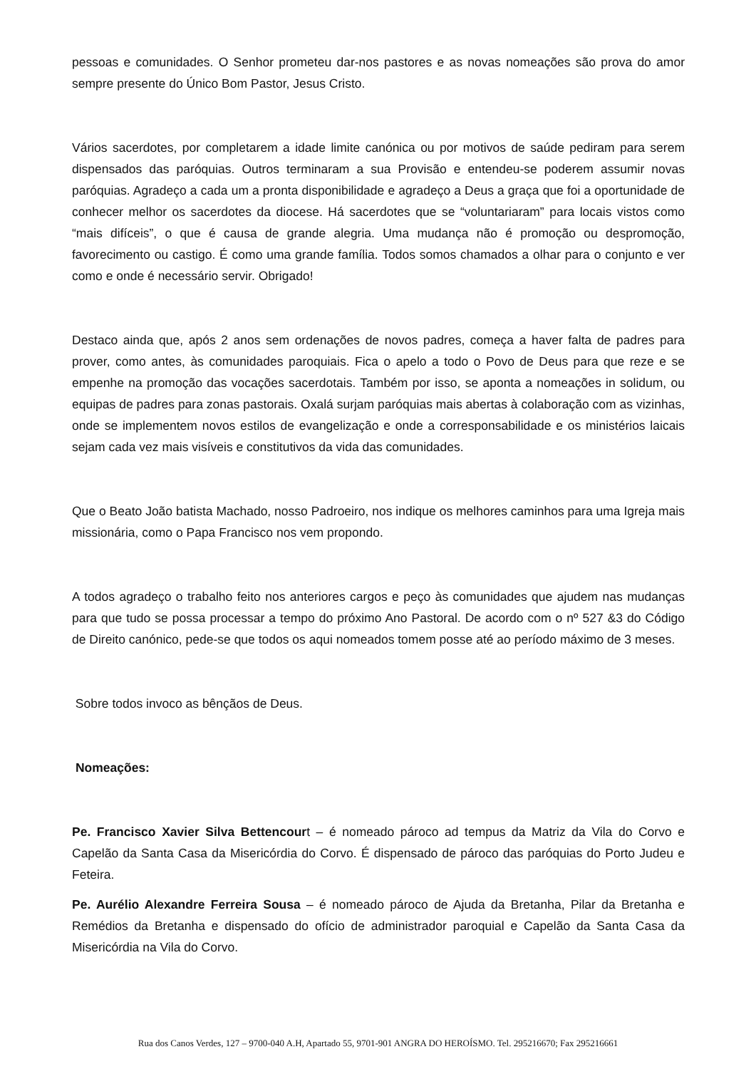pessoas e comunidades. O Senhor prometeu dar-nos pastores e as novas nomeações são prova do amor sempre presente do Único Bom Pastor, Jesus Cristo.
Vários sacerdotes, por completarem a idade limite canónica ou por motivos de saúde pediram para serem dispensados das paróquias. Outros terminaram a sua Provisão e entendeu-se poderem assumir novas paróquias. Agradeço a cada um a pronta disponibilidade e agradeço a Deus a graça que foi a oportunidade de conhecer melhor os sacerdotes da diocese. Há sacerdotes que se “voluntariaram” para locais vistos como “mais difíceis”, o que é causa de grande alegria. Uma mudança não é promoção ou despromoção, favorecimento ou castigo. É como uma grande família. Todos somos chamados a olhar para o conjunto e ver como e onde é necessário servir. Obrigado!
Destaco ainda que, após 2 anos sem ordenações de novos padres, começa a haver falta de padres para prover, como antes, às comunidades paroquiais. Fica o apelo a todo o Povo de Deus para que reze e se empenhe na promoção das vocações sacerdotais. Também por isso, se aponta a nomeações in solidum, ou equipas de padres para zonas pastorais. Oxalá surjam paróquias mais abertas à colaboração com as vizinhas, onde se implementem novos estilos de evangelização e onde a corresponsabilidade e os ministérios laicais sejam cada vez mais visíveis e constitutivos da vida das comunidades.
Que o Beato João batista Machado, nosso Padroeiro, nos indique os melhores caminhos para uma Igreja mais missionária, como o Papa Francisco nos vem propondo.
A todos agradeço o trabalho feito nos anteriores cargos e peço às comunidades que ajudem nas mudanças para que tudo se possa processar a tempo do próximo Ano Pastoral. De acordo com o nº 527 &3 do Código de Direito canónico, pede-se que todos os aqui nomeados tomem posse até ao período máximo de 3 meses.
Sobre todos invoco as bênçãos de Deus.
Nomeações:
Pe. Francisco Xavier Silva Bettencourt – é nomeado pároco ad tempus da Matriz da Vila do Corvo e Capelão da Santa Casa da Misericórdia do Corvo. É dispensado de pároco das paróquias do Porto Judeu e Feteira.
Pe. Aurélio Alexandre Ferreira Sousa – é nomeado pároco de Ajuda da Bretanha, Pilar da Bretanha e Remédios da Bretanha e dispensado do ofício de administrador paroquial e Capelão da Santa Casa da Misericórdia na Vila do Corvo.
Rua dos Canos Verdes, 127 – 9700-040 A.H, Apartado 55, 9701-901 ANGRA DO HEROÍSMO. Tel. 295216670; Fax 295216661